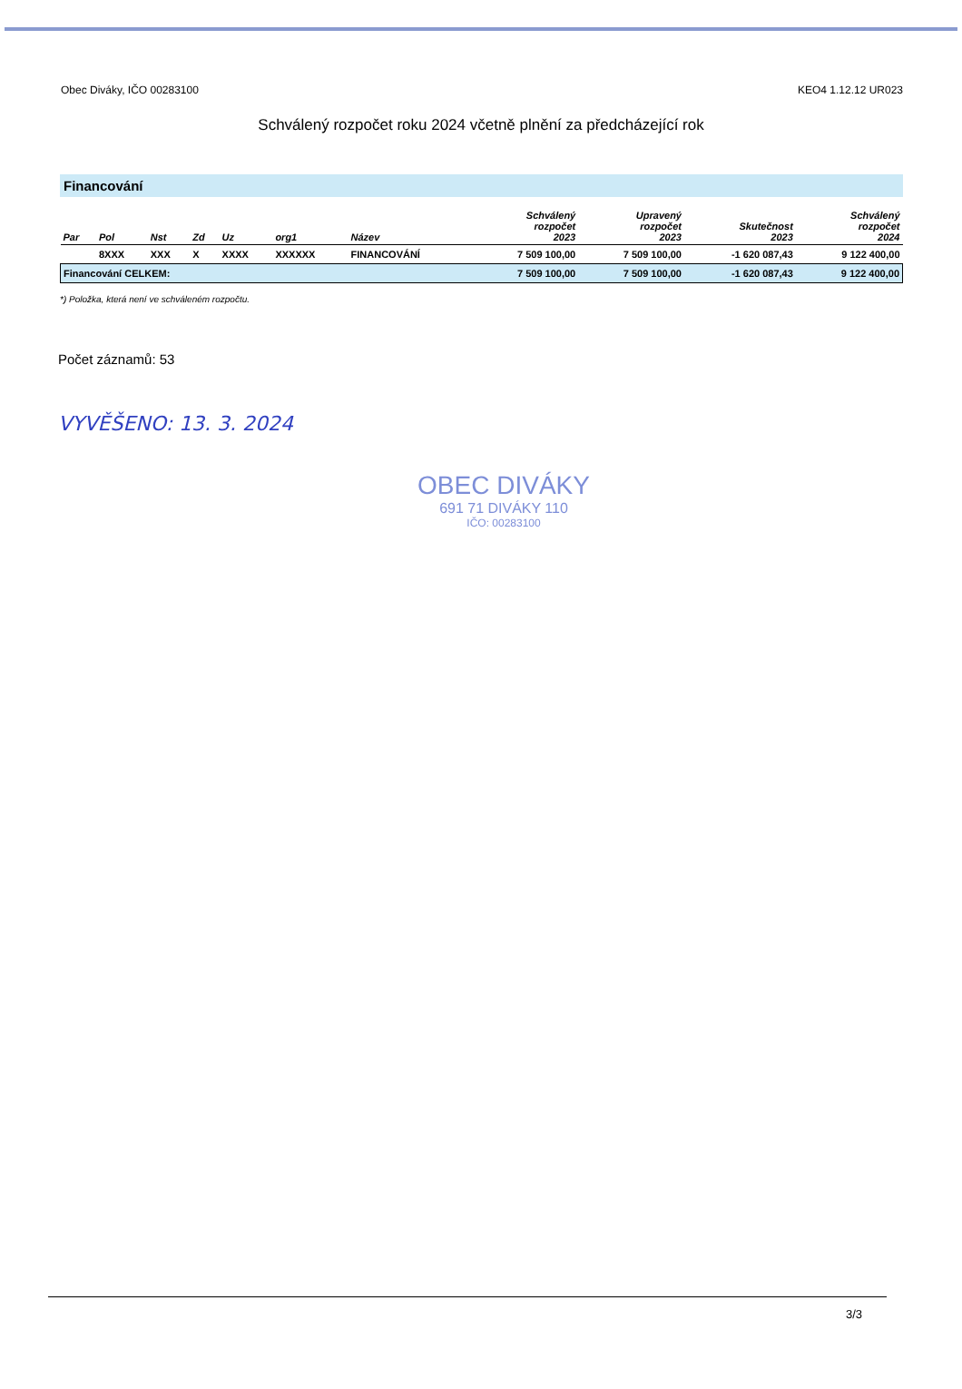Obec Diváky, IČO 00283100 KEO4 1.12.12 UR023
Schválený rozpočet roku 2024 včetně plnění za předcházející rok
Financování
| Par | Pol | Nst | Zd | Uz | org1 | Název | Schválený rozpočet 2023 | Upravený rozpočet 2023 | Skutečnost 2023 | Schválený rozpočet 2024 |
| --- | --- | --- | --- | --- | --- | --- | --- | --- | --- | --- |
| | 8XXX | XXX | X | XXXX | XXXXXX | FINANCOVÁNÍ | 7 509 100,00 | 7 509 100,00 | -1 620 087,43 | 9 122 400,00 |
| Financování CELKEM: | | | | | | | 7 509 100,00 | 7 509 100,00 | -1 620 087,43 | 9 122 400,00 |
*) Položka, která není ve schváleném rozpočtu.
Počet záznamů: 53
VYVĚŠENO: 13. 3. 2024
OBEC DIVÁKY
691 71 DIVÁKY 110
IČO: 00283100
3/3